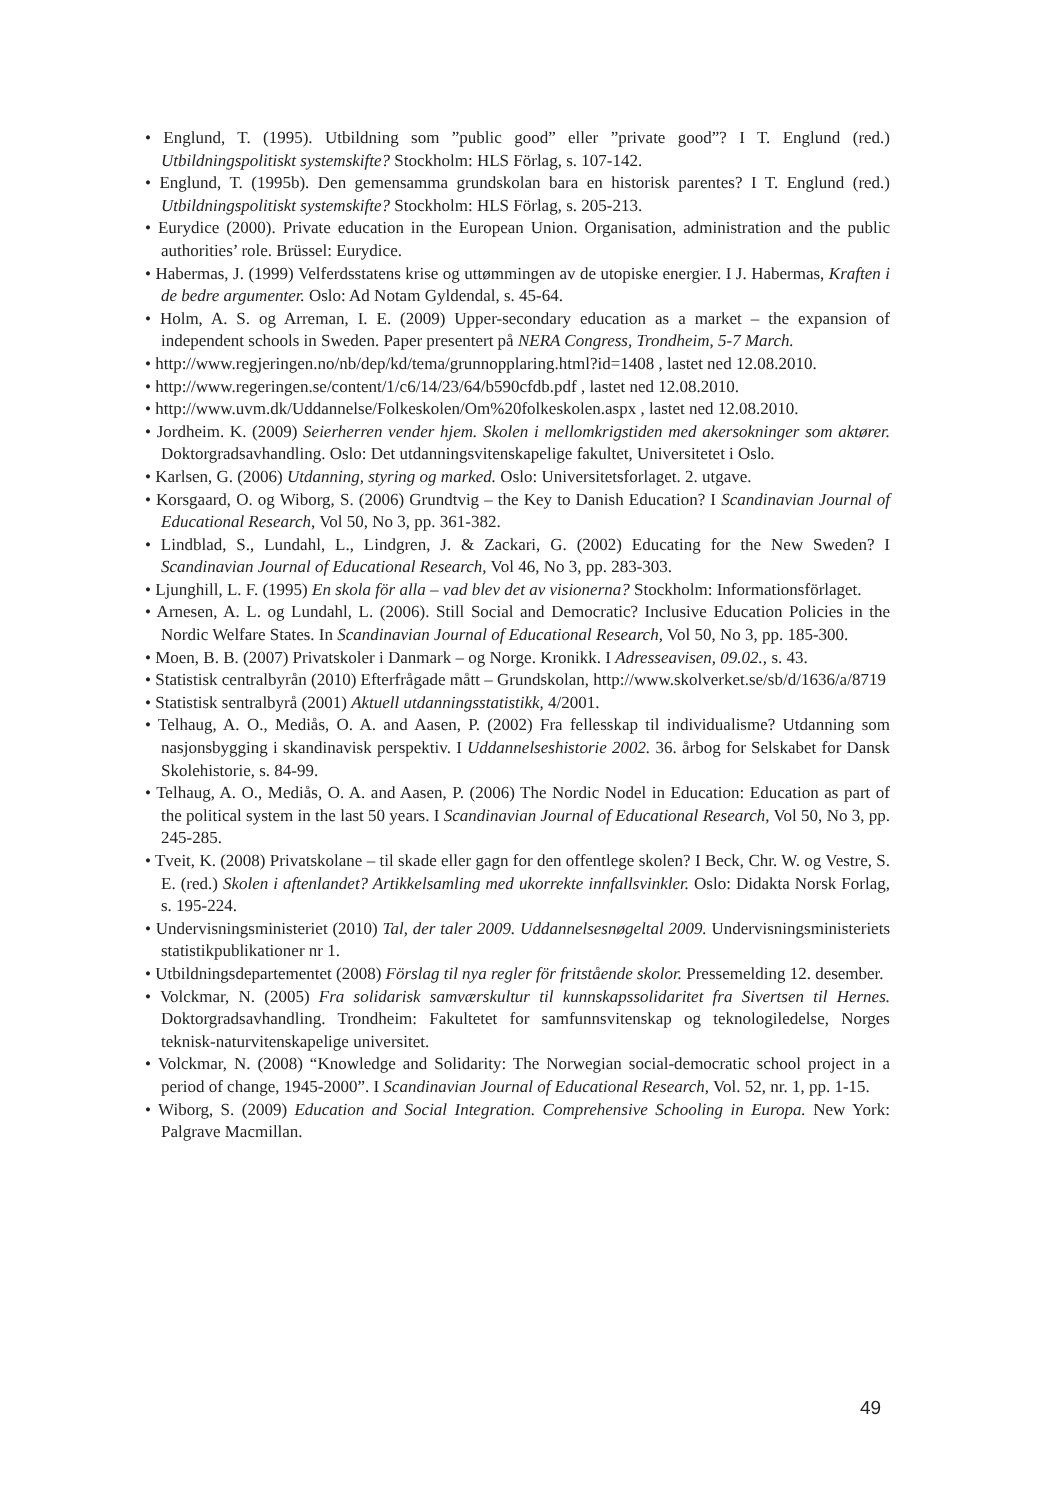• Englund, T. (1995). Utbildning som ”public good” eller ”private good”? I T. Englund (red.) Utbildningspolitiskt systemskifte? Stockholm: HLS Förlag, s. 107-142.
• Englund, T. (1995b). Den gemensamma grundskolan bara en historisk parentes? I T. Englund (red.) Utbildningspolitiskt systemskifte? Stockholm: HLS Förlag, s. 205-213.
• Eurydice (2000). Private education in the European Union. Organisation, administration and the public authorities’ role. Brüssel: Eurydice.
• Habermas, J. (1999) Velferdsstatens krise og uttømmingen av de utopiske energier. I J. Habermas, Kraften i de bedre argumenter. Oslo: Ad Notam Gyldendal, s. 45-64.
• Holm, A. S. og Arreman, I. E. (2009) Upper-secondary education as a market – the expansion of independent schools in Sweden. Paper presentert på NERA Congress, Trondheim, 5-7 March.
• http://www.regjeringen.no/nb/dep/kd/tema/grunnopplaring.html?id=1408 , lastet ned 12.08.2010.
• http://www.regeringen.se/content/1/c6/14/23/64/b590cfdb.pdf , lastet ned 12.08.2010.
• http://www.uvm.dk/Uddannelse/Folkeskolen/Om%20folkeskolen.aspx , lastet ned 12.08.2010.
• Jordheim. K. (2009) Seierherren vender hjem. Skolen i mellomkrigstiden med akersokninger som aktører. Doktorgradsavhandling. Oslo: Det utdanningsvitenskapelige fakultet, Universitetet i Oslo.
• Karlsen, G. (2006) Utdanning, styring og marked. Oslo: Universitetsforlaget. 2. utgave.
• Korsgaard, O. og Wiborg, S. (2006) Grundtvig – the Key to Danish Education? I Scandinavian Journal of Educational Research, Vol 50, No 3, pp. 361-382.
• Lindblad, S., Lundahl, L., Lindgren, J. & Zackari, G. (2002) Educating for the New Sweden? I Scandinavian Journal of Educational Research, Vol 46, No 3, pp. 283-303.
• Ljunghill, L. F. (1995) En skola för alla – vad blev det av visionerna? Stockholm: Informationsförlaget.
• Arnesen, A. L. og Lundahl, L. (2006). Still Social and Democratic? Inclusive Education Policies in the Nordic Welfare States. In Scandinavian Journal of Educational Research, Vol 50, No 3, pp. 185-300.
• Moen, B. B. (2007) Privatskoler i Danmark – og Norge. Kronikk. I Adresseavisen, 09.02., s. 43.
• Statistisk centralbyrån (2010) Efterfrågade mått – Grundskolan, http://www.skolverket.se/sb/d/1636/a/8719
• Statistisk sentralbyrå (2001) Aktuell utdanningsstatistikk, 4/2001.
• Telhaug, A. O., Mediås, O. A. and Aasen, P. (2002) Fra fellesskap til individualisme? Utdanning som nasjonsbygging i skandinavisk perspektiv. I Uddannelseshistorie 2002. 36. årbog for Selskabet for Dansk Skolehistorie, s. 84-99.
• Telhaug, A. O., Mediås, O. A. and Aasen, P. (2006) The Nordic Nodel in Education: Education as part of the political system in the last 50 years. I Scandinavian Journal of Educational Research, Vol 50, No 3, pp. 245-285.
• Tveit, K. (2008) Privatskolane – til skade eller gagn for den offentlege skolen? I Beck, Chr. W. og Vestre, S. E. (red.) Skolen i aftenlandet? Artikkelsamling med ukorrekte innfallsvinkler. Oslo: Didakta Norsk Forlag, s. 195-224.
• Undervisningsministeriet (2010) Tal, der taler 2009. Uddannelsesnøgeltal 2009. Undervisningsministeriets statistikpublikationer nr 1.
• Utbildningsdepartementet (2008) Förslag til nya regler för fritstående skolor. Pressemelding 12. desember.
• Volckmar, N. (2005) Fra solidarisk samværskultur til kunnskapssolidaritet fra Sivertsen til Hernes. Doktorgradsavhandling. Trondheim: Fakultetet for samfunnsvitenskap og teknologiledelse, Norges teknisk-naturvitenskapelige universitet.
• Volckmar, N. (2008) “Knowledge and Solidarity: The Norwegian social-democratic school project in a period of change, 1945-2000”. I Scandinavian Journal of Educational Research, Vol. 52, nr. 1, pp. 1-15.
• Wiborg, S. (2009) Education and Social Integration. Comprehensive Schooling in Europa. New York: Palgrave Macmillan.
49